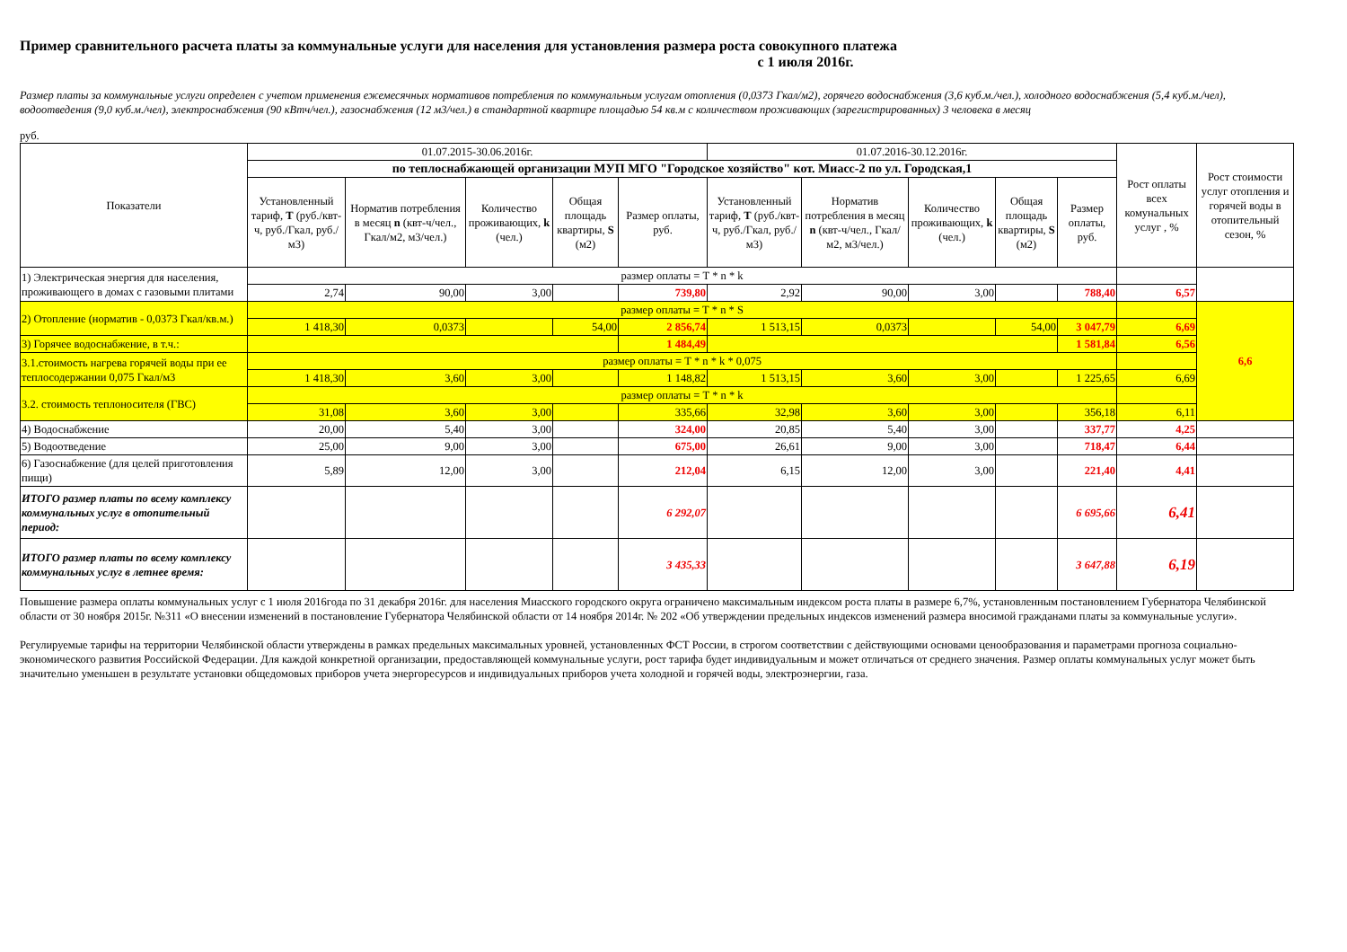Пример сравнительного расчета платы за коммунальные услуги для населения для установления размера роста совокупного платежа
с 1 июля 2016г.
Размер платы за коммунальные услуги определен с учетом применения ежемесячных нормативов потребления по коммунальным услугам отопления (0,0373 Гкал/м2), горячего водоснабжения (3,6 куб.м./чел.), холодного водоснабжения (5,4 куб.м./чел), водоотведения (9,0 куб.м./чел), электроснабжения (90 кВтч/чел.), газоснабжения (12 м3/чел.) в стандартной квартире площадью 54 кв.м с количеством проживающих (зарегистрированных) 3 человека в месяц
руб.
| Показатели | 01.07.2015-30.06.2016г. | | | | | 01.07.2016-30.12.2016г. | | | | | Рост оплаты всех комунальных услуг , % | Рост стоимости услуг отопления и горячей воды в отопительный сезон, % |
| --- | --- | --- | --- | --- | --- | --- | --- | --- | --- | --- | --- | --- |
| | по теплоснабжающей организации МУП МГО "Городское хозяйство" кот. Миасс-2 по ул. Городская,1 | | | | | | | | | | | |
| | Установленный тариф, Т (руб./квт-ч, руб./Гкал, руб./м3) | Норматив потребления в месяц n (квт-ч/чел., Гкал/м2, м3/чел.) | Количество проживающих, k (чел.) | Общая площадь квартиры, S (м2) | Размер оплаты, руб. | Установленный тариф, Т (руб./квт-ч, руб./Гкал, руб./м3) | Норматив потребления в месяц n (квт-ч/чел., Гкал/м2, м3/чел.) | Количество проживающих, k (чел.) | Общая площадь квартиры, S (м2) | Размер оплаты, руб. | | |
| 1) Электрическая энергия для населения, проживающего в домах с газовыми плитами | размер оплаты = Т * n * k | | | | | | | | | | | |
| | 2,74 | 90,00 | 3,00 | | 739,80 | 2,92 | 90,00 | 3,00 | | 788,40 | 6,57 | |
| 2) Отопление (норматив - 0,0373 Гкал/кв.м.) | размер оплаты = Т * n * S | | | | | | | | | | | 6,6 |
| | 1 418,30 | 0,0373 | | 54,00 | 2 856,74 | 1 513,15 | 0,0373 | | 54,00 | 3 047,79 | 6,69 | |
| 3) Горячее водоснабжение, в т.ч.: | | | | | 1 484,49 | | | | | 1 581,84 | 6,56 | |
| 3.1.стоимость нагрева горячей воды при ее теплосодержании 0,075 Гкал/м3 | размер оплаты = Т * n * k * 0,075 | | | | | | | | | | | |
| | 1 418,30 | 3,60 | 3,00 | | 1 148,82 | 1 513,15 | 3,60 | 3,00 | | 1 225,65 | 6,69 | |
| 3.2. стоимость теплоносителя (ГВС) | размер оплаты = Т * n * k | | | | | | | | | | | |
| | 31,08 | 3,60 | 3,00 | | 335,66 | 32,98 | 3,60 | 3,00 | | 356,18 | 6,11 | |
| 4) Водоснабжение | 20,00 | 5,40 | 3,00 | | 324,00 | 20,85 | 5,40 | 3,00 | | 337,77 | 4,25 | |
| 5) Водоотведение | 25,00 | 9,00 | 3,00 | | 675,00 | 26,61 | 9,00 | 3,00 | | 718,47 | 6,44 | |
| 6) Газоснабжение (для целей приготовления пищи) | 5,89 | 12,00 | 3,00 | | 212,04 | 6,15 | 12,00 | 3,00 | | 221,40 | 4,41 | |
| ИТОГО размер платы по всему комплексу коммунальных услуг в отопительный период: | | | | | 6 292,07 | | | | | 6 695,66 | 6,41 | |
| ИТОГО размер платы по всему комплексу коммунальных услуг в летнее время: | | | | | 3 435,33 | | | | | 3 647,88 | 6,19 | |
Повышение размера оплаты коммунальных услуг с 1 июля 2016года по 31 декабря 2016г. для населения Миасского городского округа ограничено максимальным индексом роста платы в размере 6,7%, установленным постановлением Губернатора Челябинской области от 30 ноября 2015г. №311 «О внесении изменений в постановление Губернатора Челябинской области от 14 ноября 2014г. № 202 «Об утверждении предельных индексов изменений размера вносимой гражданами платы за коммунальные услуги».
Регулируемые тарифы на территории Челябинской области утверждены в рамках предельных максимальных уровней, установленных ФСТ России, в строгом соответствии с действующими основами ценообразования и параметрами прогноза социально-экономического развития Российской Федерации. Для каждой конкретной организации, предоставляющей коммунальные услуги, рост тарифа будет индивидуальным и может отличаться от среднего значения. Размер оплаты коммунальных услуг может быть значительно уменьшен в результате установки общедомовых приборов учета энергоресурсов и индивидуальных приборов учета холодной и горячей воды, электроэнергии, газа.